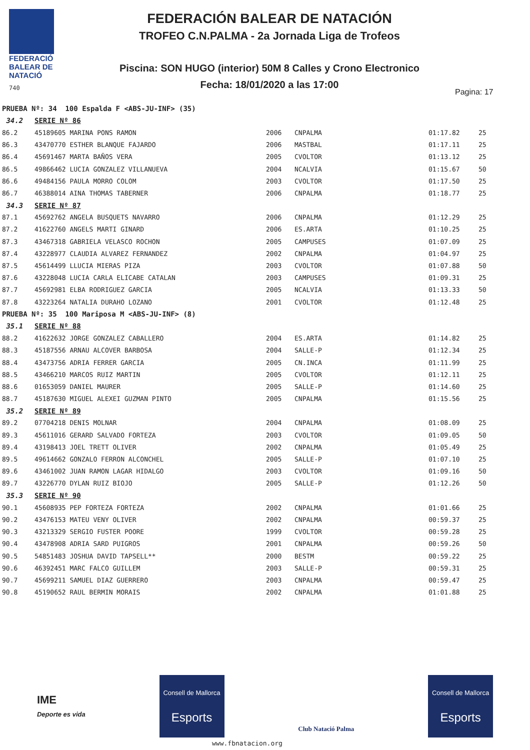FEDERACIÓ
BALEAR DE
NATACIÓ
740
FEDERACIÓN BALEAR DE NATACIÓN
TROFEO C.N.PALMA - 2a Jornada Liga de Trofeos
Piscina: SON HUGO (interior) 50M 8 Calles y Crono Electronico
Fecha: 18/01/2020 a las 17:00
Pagina: 17
| PRUEBA Nº: 34 100 Espalda F <ABS-JU-INF> (35) | | | | | |
| 34.2 | SERIE Nº 86 | | | | |
| 86.2 | 45189605 MARINA PONS RAMON | 2006 | CNPALMA | 01:17.82 | 25 |
| 86.3 | 43470770 ESTHER BLANQUE FAJARDO | 2006 | MASTBAL | 01:17.11 | 25 |
| 86.4 | 45691467 MARTA BAÑOS VERA | 2005 | CVOLTOR | 01:13.12 | 25 |
| 86.5 | 49866462 LUCIA GONZALEZ VILLANUEVA | 2004 | NCALVIA | 01:15.67 | 50 |
| 86.6 | 49484156 PAULA MORRO COLOM | 2003 | CVOLTOR | 01:17.50 | 25 |
| 86.7 | 46388014 AINA THOMAS TABERNER | 2006 | CNPALMA | 01:18.77 | 25 |
| 34.3 | SERIE Nº 87 | | | | |
| 87.1 | 45692762 ANGELA BUSQUETS NAVARRO | 2006 | CNPALMA | 01:12.29 | 25 |
| 87.2 | 41622760 ANGELS MARTI GINARD | 2006 | ES.ARTA | 01:10.25 | 25 |
| 87.3 | 43467318 GABRIELA VELASCO ROCHON | 2005 | CAMPUSES | 01:07.09 | 25 |
| 87.4 | 43228977 CLAUDIA ALVAREZ FERNANDEZ | 2002 | CNPALMA | 01:04.97 | 25 |
| 87.5 | 45614499 LLUCIA MIERAS PIZA | 2003 | CVOLTOR | 01:07.88 | 50 |
| 87.6 | 43228048 LUCIA CARLA ELICABE CATALAN | 2003 | CAMPUSES | 01:09.31 | 25 |
| 87.7 | 45692981 ELBA RODRIGUEZ GARCIA | 2005 | NCALVIA | 01:13.33 | 50 |
| 87.8 | 43223264 NATALIA DURAHO LOZANO | 2001 | CVOLTOR | 01:12.48 | 25 |
| PRUEBA Nº: 35 100 Mariposa M <ABS-JU-INF> (8) | | | | | |
| 35.1 | SERIE Nº 88 | | | | |
| 88.2 | 41622632 JORGE GONZALEZ CABALLERO | 2004 | ES.ARTA | 01:14.82 | 25 |
| 88.3 | 45187556 ARNAU ALCOVER BARBOSA | 2004 | SALLE-P | 01:12.34 | 25 |
| 88.4 | 43473756 ADRIA FERRER GARCIA | 2005 | CN.INCA | 01:11.99 | 25 |
| 88.5 | 43466210 MARCOS RUIZ MARTIN | 2005 | CVOLTOR | 01:12.11 | 25 |
| 88.6 | 01653059 DANIEL MAURER | 2005 | SALLE-P | 01:14.60 | 25 |
| 88.7 | 45187630 MIGUEL ALEXEI GUZMAN PINTO | 2005 | CNPALMA | 01:15.56 | 25 |
| 35.2 | SERIE Nº 89 | | | | |
| 89.2 | 07704218 DENIS MOLNAR | 2004 | CNPALMA | 01:08.09 | 25 |
| 89.3 | 45611016 GERARD SALVADO FORTEZA | 2003 | CVOLTOR | 01:09.05 | 50 |
| 89.4 | 43198413 JOEL TRETT OLIVER | 2002 | CNPALMA | 01:05.49 | 25 |
| 89.5 | 49614662 GONZALO FERRON ALCONCHEL | 2005 | SALLE-P | 01:07.10 | 25 |
| 89.6 | 43461002 JUAN RAMON LAGAR HIDALGO | 2003 | CVOLTOR | 01:09.16 | 50 |
| 89.7 | 43226770 DYLAN RUIZ BIOJO | 2005 | SALLE-P | 01:12.26 | 50 |
| 35.3 | SERIE Nº 90 | | | | |
| 90.1 | 45608935 PEP FORTEZA FORTEZA | 2002 | CNPALMA | 01:01.66 | 25 |
| 90.2 | 43476153 MATEU VENY OLIVER | 2002 | CNPALMA | 00:59.37 | 25 |
| 90.3 | 43213329 SERGIO FUSTER POORE | 1999 | CVOLTOR | 00:59.28 | 25 |
| 90.4 | 43478908 ADRIA SARD PUIGROS | 2001 | CNPALMA | 00:59.26 | 50 |
| 90.5 | 54851483 JOSHUA DAVID TAPSELL** | 2000 | BESTM | 00:59.22 | 25 |
| 90.6 | 46392451 MARC FALCO GUILLEM | 2003 | SALLE-P | 00:59.31 | 25 |
| 90.7 | 45699211 SAMUEL DIAZ GUERRERO | 2003 | CNPALMA | 00:59.47 | 25 |
| 90.8 | 45190652 RAUL BERMIN MORAIS | 2002 | CNPALMA | 01:01.88 | 25 |
IME
Deporte es vida
Consell de Mallorca
Esports
Club Natació Palma
Consell de Mallorca
Esports
www.fbnatacion.org